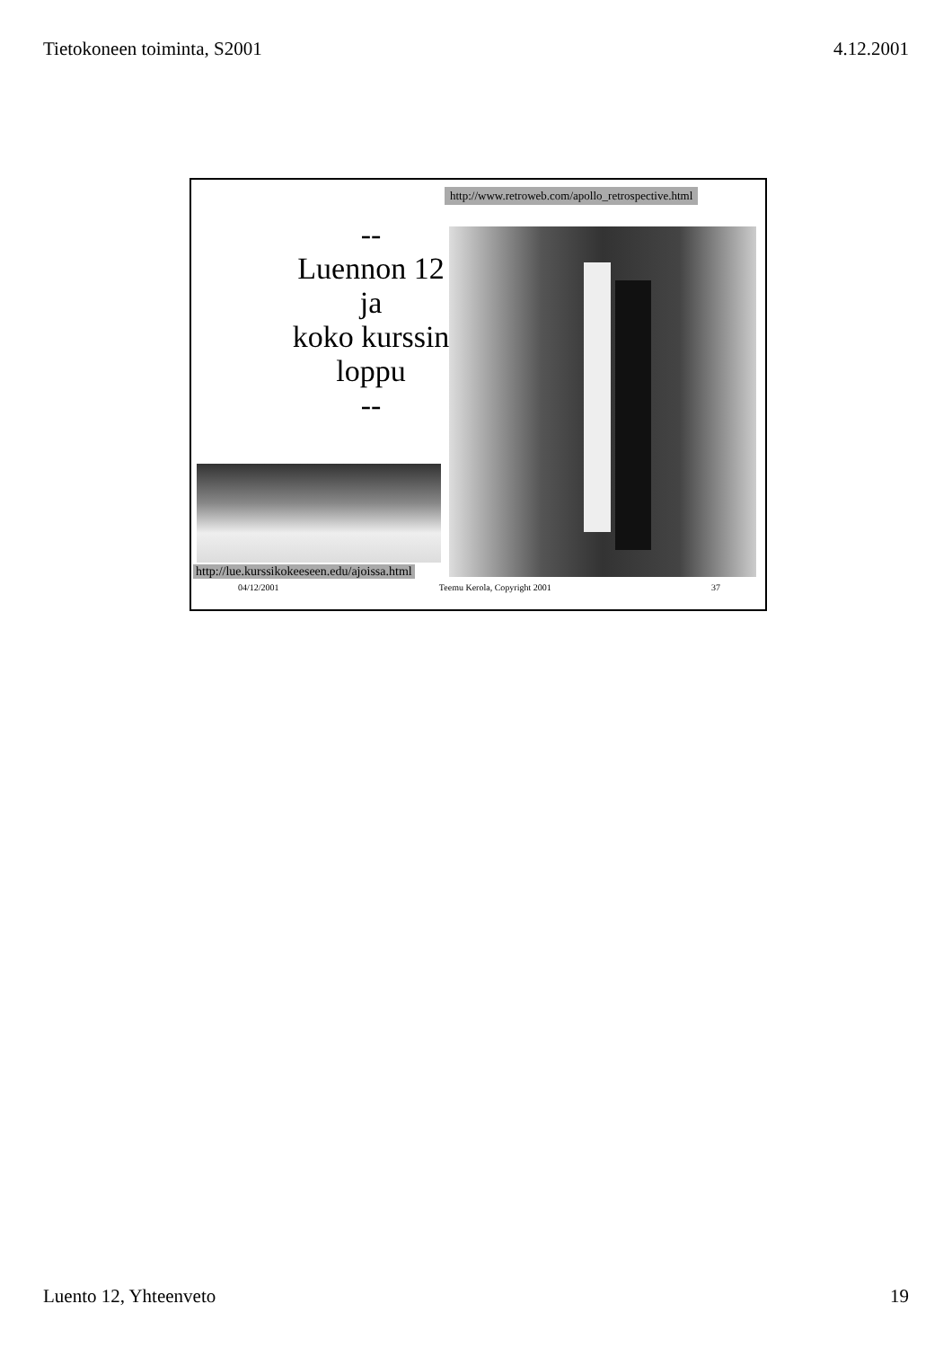Tietokoneen toiminta, S2001 4.12.2001
http://www.retroweb.com/apollo_retrospective.html
--
Luennon 12
ja
koko kurssin
loppu
--
http://lue.kurssikokeeseen.edu/ajoissa.html
04/12/2001 Teemu Kerola, Copyright 2001 37
Luento 12, Yhteenveto 19